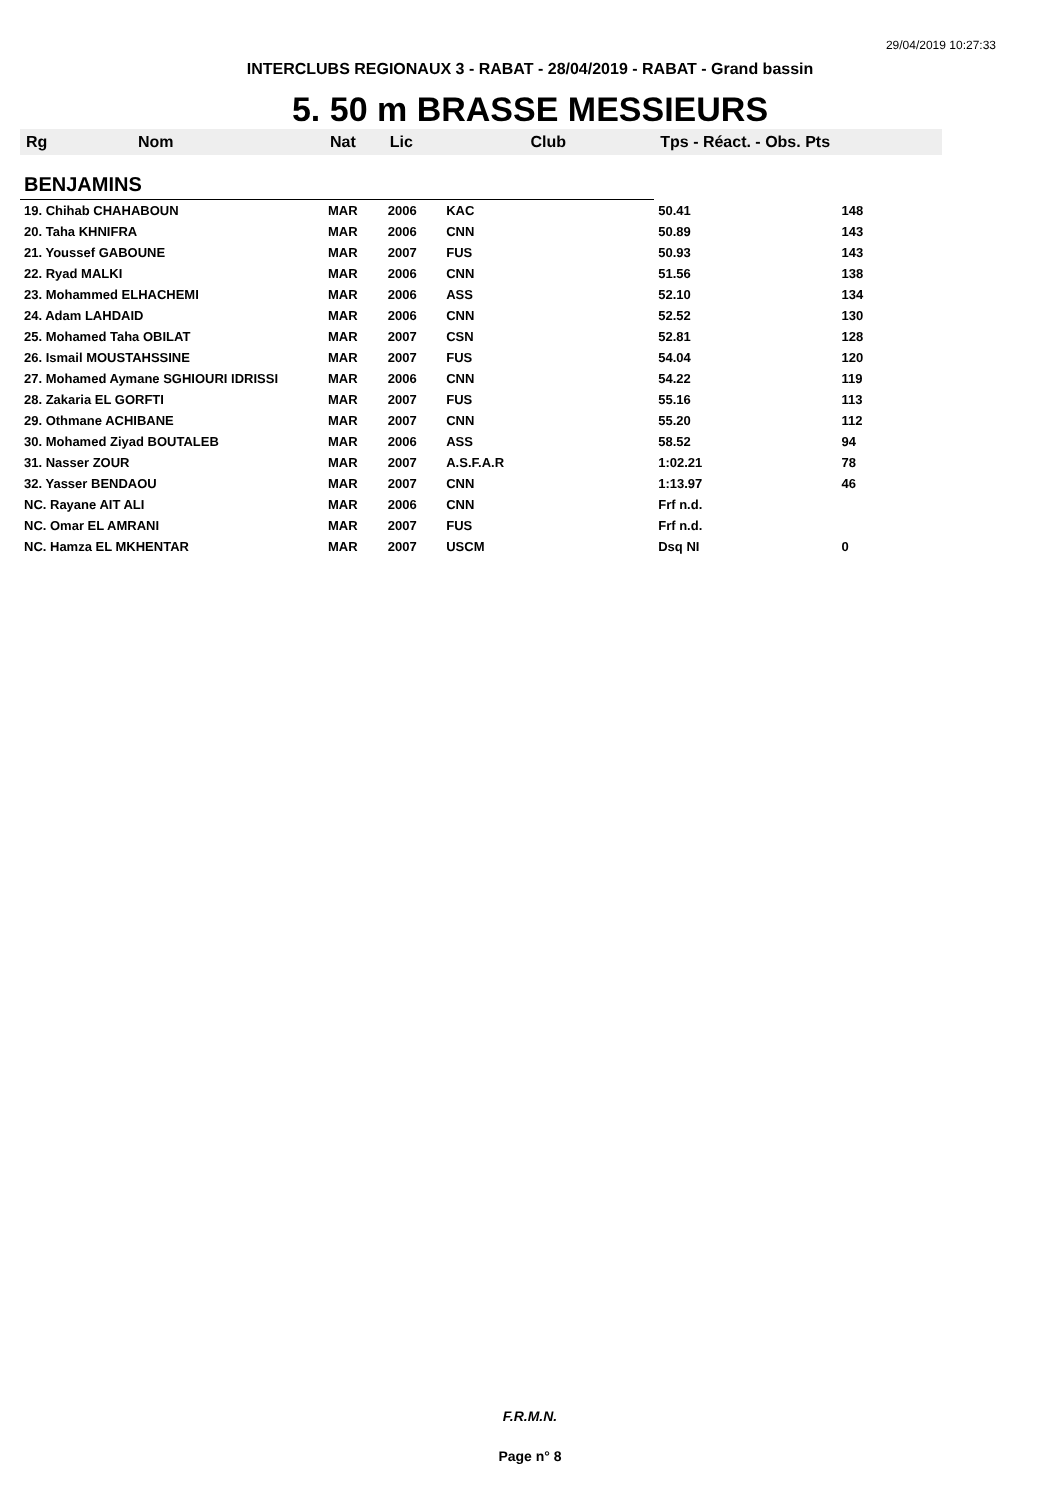29/04/2019 10:27:33
INTERCLUBS REGIONAUX 3 - RABAT - 28/04/2019 - RABAT - Grand bassin
5. 50 m BRASSE MESSIEURS
| Rg | Nom | Nat | Lic | Club | Tps - Réact. - Obs. Pts | |
| --- | --- | --- | --- | --- | --- | --- |
| BENJAMINS | | | | | | |
| 19. Chihab CHAHABOUN | | MAR | 2006 | KAC | 50.41 | 148 |
| 20. Taha KHNIFRA | | MAR | 2006 | CNN | 50.89 | 143 |
| 21. Youssef GABOUNE | | MAR | 2007 | FUS | 50.93 | 143 |
| 22. Ryad MALKI | | MAR | 2006 | CNN | 51.56 | 138 |
| 23. Mohammed ELHACHEMI | | MAR | 2006 | ASS | 52.10 | 134 |
| 24. Adam LAHDAID | | MAR | 2006 | CNN | 52.52 | 130 |
| 25. Mohamed Taha OBILAT | | MAR | 2007 | CSN | 52.81 | 128 |
| 26. Ismail MOUSTAHSSINE | | MAR | 2007 | FUS | 54.04 | 120 |
| 27. Mohamed Aymane SGHIOURI IDRISSI | | MAR | 2006 | CNN | 54.22 | 119 |
| 28. Zakaria EL GORFTI | | MAR | 2007 | FUS | 55.16 | 113 |
| 29. Othmane ACHIBANE | | MAR | 2007 | CNN | 55.20 | 112 |
| 30. Mohamed Ziyad BOUTALEB | | MAR | 2006 | ASS | 58.52 | 94 |
| 31. Nasser ZOUR | | MAR | 2007 | A.S.F.A.R | 1:02.21 | 78 |
| 32. Yasser BENDAOU | | MAR | 2007 | CNN | 1:13.97 | 46 |
| NC. Rayane AIT ALI | | MAR | 2006 | CNN | Frf n.d. | |
| NC. Omar EL AMRANI | | MAR | 2007 | FUS | Frf n.d. | |
| NC. Hamza EL MKHENTAR | | MAR | 2007 | USCM | Dsq NI | 0 |
F.R.M.N.
Page n° 8